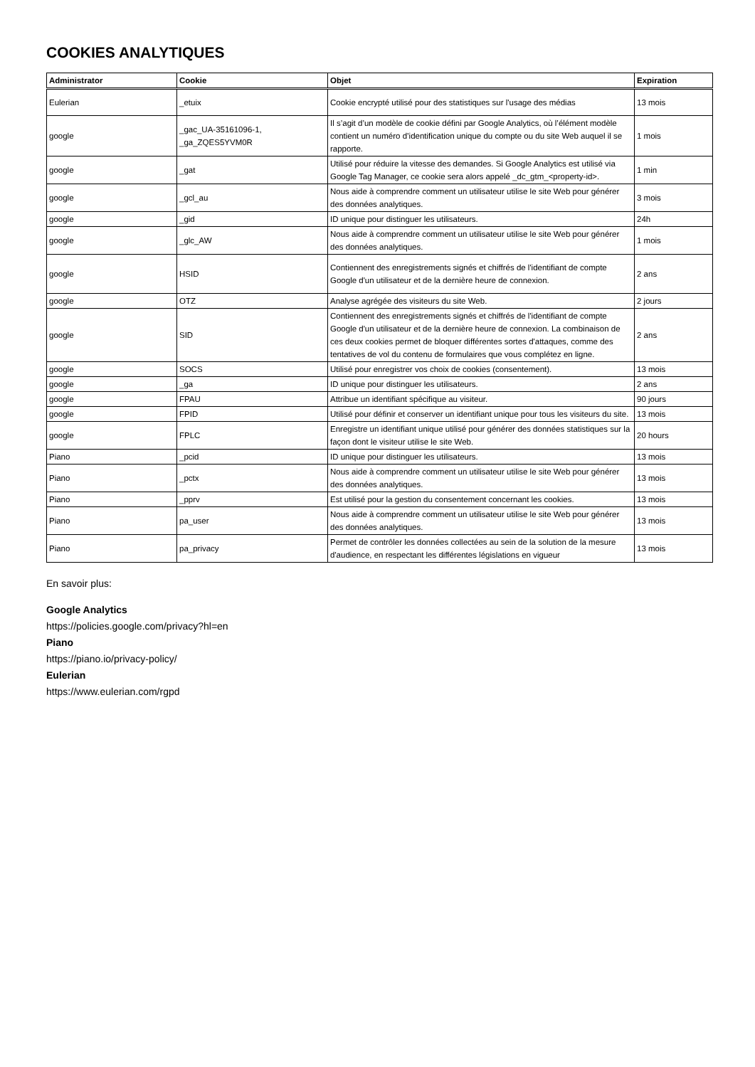COOKIES ANALYTIQUES
| Administrator | Cookie | Objet | Expiration |
| --- | --- | --- | --- |
| Eulerian | _etuix | Cookie encrypté utilisé pour des statistiques sur l'usage des médias | 13 mois |
| google | _gac_UA-35161096-1, _ga_ZQES5YVM0R | Il s’agit d’un modèle de cookie défini par Google Analytics, où l’élément modèle contient un numéro d’identification unique du compte ou du site Web auquel il se rapporte. | 1 mois |
| google | _gat | Utilisé pour réduire la vitesse des demandes. Si Google Analytics est utilisé via Google Tag Manager, ce cookie sera alors appelé _dc_gtm_<property-id>. | 1 min |
| google | _gcl_au | Nous aide à comprendre comment un utilisateur utilise le site Web pour générer des données analytiques. | 3 mois |
| google | _gid | ID unique pour distinguer les utilisateurs. | 24h |
| google | _glc_AW | Nous aide à comprendre comment un utilisateur utilise le site Web pour générer des données analytiques. | 1 mois |
| google | HSID | Contiennent des enregistrements signés et chiffrés de l'identifiant de compte Google d'un utilisateur et de la dernière heure de connexion. | 2 ans |
| google | OTZ | Analyse agrégée des visiteurs du site Web. | 2 jours |
| google | SID | Contiennent des enregistrements signés et chiffrés de l'identifiant de compte Google d'un utilisateur et de la dernière heure de connexion. La combinaison de ces deux cookies permet de bloquer différentes sortes d'attaques, comme des tentatives de vol du contenu de formulaires que vous complétez en ligne. | 2 ans |
| google | SOCS | Utilisé pour enregistrer vos choix de cookies (consentement). | 13 mois |
| google | _ga | ID unique pour distinguer les utilisateurs. | 2 ans |
| google | FPAU | Attribue un identifiant spécifique au visiteur. | 90 jours |
| google | FPID | Utilisé pour définir et conserver un identifiant unique pour tous les visiteurs du site. | 13 mois |
| google | FPLC | Enregistre un identifiant unique utilisé pour générer des données statistiques sur la façon dont le visiteur utilise le site Web. | 20 hours |
| Piano | _pcid | ID unique pour distinguer les utilisateurs. | 13 mois |
| Piano | _pctx | Nous aide à comprendre comment un utilisateur utilise le site Web pour générer des données analytiques. | 13 mois |
| Piano | _pprv | Est utilisé pour la gestion du consentement concernant les cookies. | 13 mois |
| Piano | pa_user | Nous aide à comprendre comment un utilisateur utilise le site Web pour générer des données analytiques. | 13 mois |
| Piano | pa_privacy | Permet de contrôler les données collectées au sein de la solution de la mesure d'audience, en respectant les différentes législations en vigueur | 13 mois |
En savoir plus:
Google Analytics
https://policies.google.com/privacy?hl=en
Piano
https://piano.io/privacy-policy/
Eulerian
https://www.eulerian.com/rgpd